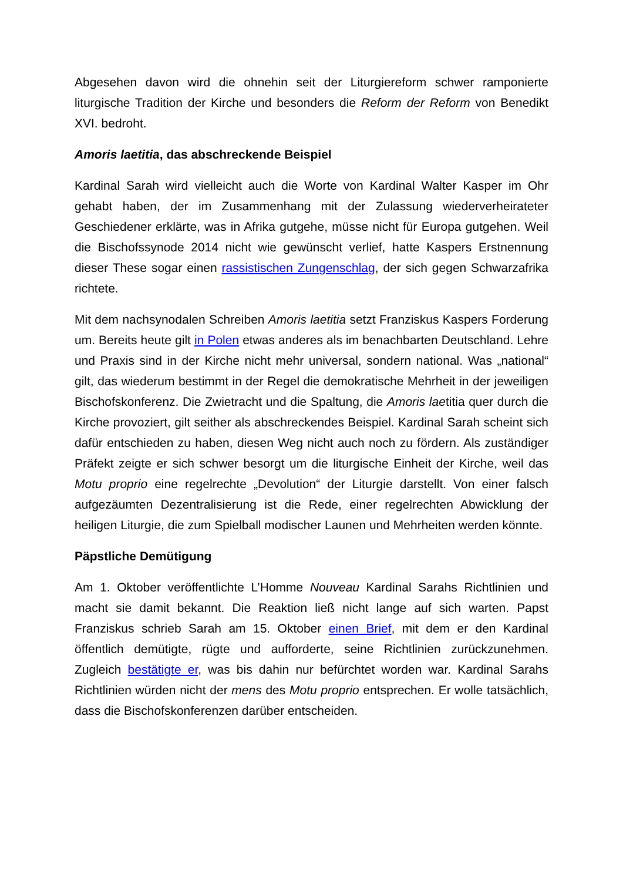Abgesehen davon wird die ohnehin seit der Liturgiereform schwer ramponierte liturgische Tradition der Kirche und besonders die Reform der Reform von Benedikt XVI. bedroht.
Amoris laetitia, das abschreckende Beispiel
Kardinal Sarah wird vielleicht auch die Worte von Kardinal Walter Kasper im Ohr gehabt haben, der im Zusammenhang mit der Zulassung wiederverheirateter Geschiedener erklärte, was in Afrika gutgehe, müsse nicht für Europa gutgehen. Weil die Bischofssynode 2014 nicht wie gewünscht verlief, hatte Kaspers Erstnennung dieser These sogar einen rassistischen Zungenschlag, der sich gegen Schwarzafrika richtete.
Mit dem nachsynodalen Schreiben Amoris laetitia setzt Franziskus Kaspers Forderung um. Bereits heute gilt in Polen etwas anderes als im benachbarten Deutschland. Lehre und Praxis sind in der Kirche nicht mehr universal, sondern national. Was „national“ gilt, das wiederum bestimmt in der Regel die demokratische Mehrheit in der jeweiligen Bischofskonferenz. Die Zwietracht und die Spaltung, die Amoris laetitia quer durch die Kirche provoziert, gilt seither als abschreckendes Beispiel. Kardinal Sarah scheint sich dafür entschieden zu haben, diesen Weg nicht auch noch zu fördern. Als zuständiger Präfekt zeigte er sich schwer besorgt um die liturgische Einheit der Kirche, weil das Motu proprio eine regelrechte „Devolution“ der Liturgie darstellt. Von einer falsch aufgezäumten Dezentralisierung ist die Rede, einer regelrechten Abwicklung der heiligen Liturgie, die zum Spielball modischer Launen und Mehrheiten werden könnte.
Päpstliche Demütigung
Am 1. Oktober veröffentlichte L’Homme Nouveau Kardinal Sarahs Richtlinien und macht sie damit bekannt. Die Reaktion ließ nicht lange auf sich warten. Papst Franziskus schrieb Sarah am 15. Oktober einen Brief, mit dem er den Kardinal öffentlich demütigte, rügte und aufforderte, seine Richtlinien zurückzunehmen. Zugleich bestätigte er, was bis dahin nur befürchtet worden war. Kardinal Sarahs Richtlinien würden nicht der mens des Motu proprio entsprechen. Er wolle tatsächlich, dass die Bischofskonferenzen darüber entscheiden.